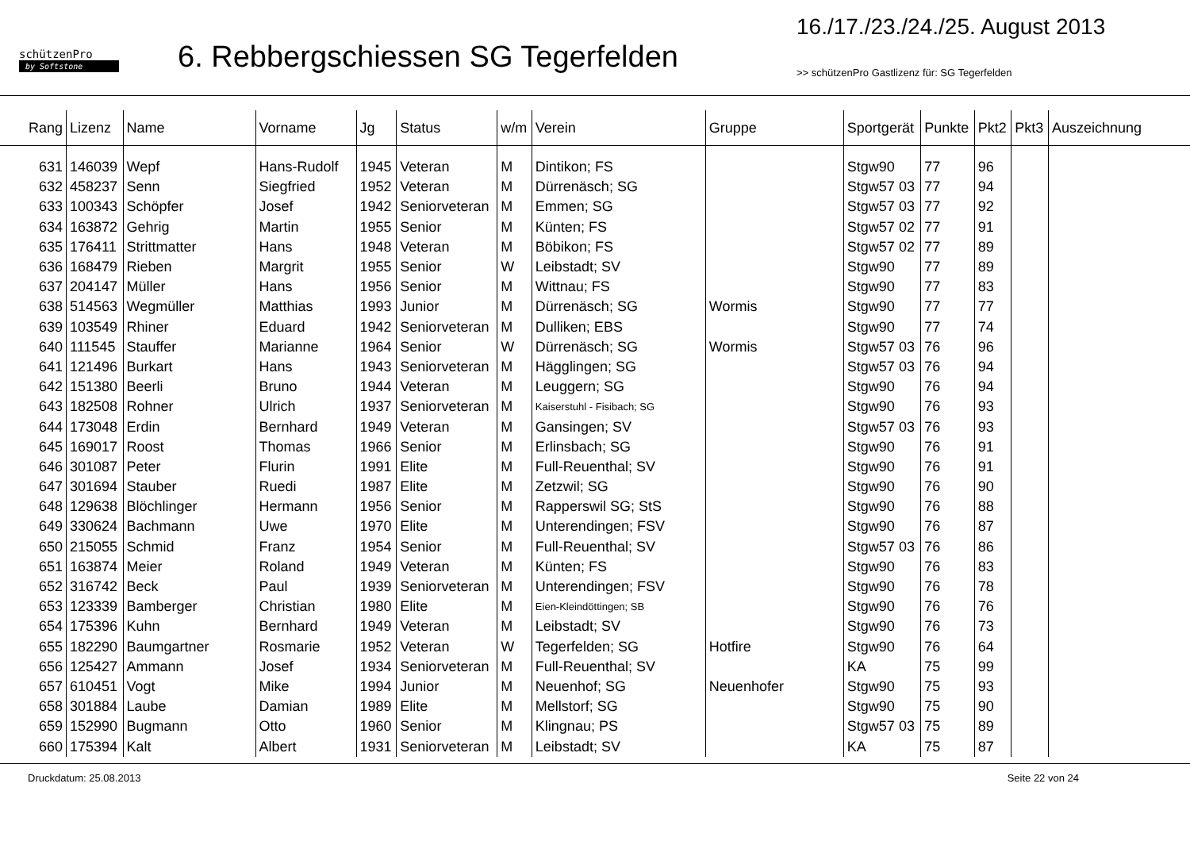schützenPro
by Softstone
6. Rebbergschiessen SG Tegerfelden
16./17./23./24./25. August 2013
>> schützenPro Gastlizenz für: SG Tegerfelden
| Rang | Lizenz | Name | Vorname | Jg | Status | w/m | Verein | Gruppe | Sportgerät | Punkte | Pkt2 | Pkt3 | Auszeichnung |
| --- | --- | --- | --- | --- | --- | --- | --- | --- | --- | --- | --- | --- | --- |
| 631 | 146039 | Wepf | Hans-Rudolf | 1945 | Veteran | M | Dintikon; FS | | Stgw90 | 77 | 96 | | |
| 632 | 458237 | Senn | Siegfried | 1952 | Veteran | M | Dürrenäsch; SG | | Stgw57 03 | 77 | 94 | | |
| 633 | 100343 | Schöpfer | Josef | 1942 | Seniorveteran | M | Emmen; SG | | Stgw57 03 | 77 | 92 | | |
| 634 | 163872 | Gehrig | Martin | 1955 | Senior | M | Künten; FS | | Stgw57 02 | 77 | 91 | | |
| 635 | 176411 | Strittmatter | Hans | 1948 | Veteran | M | Böbikon; FS | | Stgw57 02 | 77 | 89 | | |
| 636 | 168479 | Rieben | Margrit | 1955 | Senior | W | Leibstadt; SV | | Stgw90 | 77 | 89 | | |
| 637 | 204147 | Müller | Hans | 1956 | Senior | M | Wittnau; FS | | Stgw90 | 77 | 83 | | |
| 638 | 514563 | Wegmüller | Matthias | 1993 | Junior | M | Dürrenäsch; SG | Wormis | Stgw90 | 77 | 77 | | |
| 639 | 103549 | Rhiner | Eduard | 1942 | Seniorveteran | M | Dulliken; EBS | | Stgw90 | 77 | 74 | | |
| 640 | 111545 | Stauffer | Marianne | 1964 | Senior | W | Dürrenäsch; SG | Wormis | Stgw57 03 | 76 | 96 | | |
| 641 | 121496 | Burkart | Hans | 1943 | Seniorveteran | M | Hägglingen; SG | | Stgw57 03 | 76 | 94 | | |
| 642 | 151380 | Beerli | Bruno | 1944 | Veteran | M | Leuggern; SG | | Stgw90 | 76 | 94 | | |
| 643 | 182508 | Rohner | Ulrich | 1937 | Seniorveteran | M | Kaiserstuhl - Fisibach; SG | | Stgw90 | 76 | 93 | | |
| 644 | 173048 | Erdin | Bernhard | 1949 | Veteran | M | Gansingen; SV | | Stgw57 03 | 76 | 93 | | |
| 645 | 169017 | Roost | Thomas | 1966 | Senior | M | Erlinsbach; SG | | Stgw90 | 76 | 91 | | |
| 646 | 301087 | Peter | Flurin | 1991 | Elite | M | Full-Reuenthal; SV | | Stgw90 | 76 | 91 | | |
| 647 | 301694 | Stauber | Ruedi | 1987 | Elite | M | Zetzwil; SG | | Stgw90 | 76 | 90 | | |
| 648 | 129638 | Blöchlinger | Hermann | 1956 | Senior | M | Rapperswil SG; StS | | Stgw90 | 76 | 88 | | |
| 649 | 330624 | Bachmann | Uwe | 1970 | Elite | M | Unterendingen; FSV | | Stgw90 | 76 | 87 | | |
| 650 | 215055 | Schmid | Franz | 1954 | Senior | M | Full-Reuenthal; SV | | Stgw57 03 | 76 | 86 | | |
| 651 | 163874 | Meier | Roland | 1949 | Veteran | M | Künten; FS | | Stgw90 | 76 | 83 | | |
| 652 | 316742 | Beck | Paul | 1939 | Seniorveteran | M | Unterendingen; FSV | | Stgw90 | 76 | 78 | | |
| 653 | 123339 | Bamberger | Christian | 1980 | Elite | M | Eien-Kleindöttingen; SB | | Stgw90 | 76 | 76 | | |
| 654 | 175396 | Kuhn | Bernhard | 1949 | Veteran | M | Leibstadt; SV | | Stgw90 | 76 | 73 | | |
| 655 | 182290 | Baumgartner | Rosmarie | 1952 | Veteran | W | Tegerfelden; SG | Hotfire | Stgw90 | 76 | 64 | | |
| 656 | 125427 | Ammann | Josef | 1934 | Seniorveteran | M | Full-Reuenthal; SV | | KA | 75 | 99 | | |
| 657 | 610451 | Vogt | Mike | 1994 | Junior | M | Neuenhof; SG | Neuenhofer | Stgw90 | 75 | 93 | | |
| 658 | 301884 | Laube | Damian | 1989 | Elite | M | Mellstorf; SG | | Stgw90 | 75 | 90 | | |
| 659 | 152990 | Bugmann | Otto | 1960 | Senior | M | Klingnau; PS | | Stgw57 03 | 75 | 89 | | |
| 660 | 175394 | Kalt | Albert | 1931 | Seniorveteran | M | Leibstadt; SV | | KA | 75 | 87 | | |
Druckdatum: 25.08.2013 Seite 22 von 24